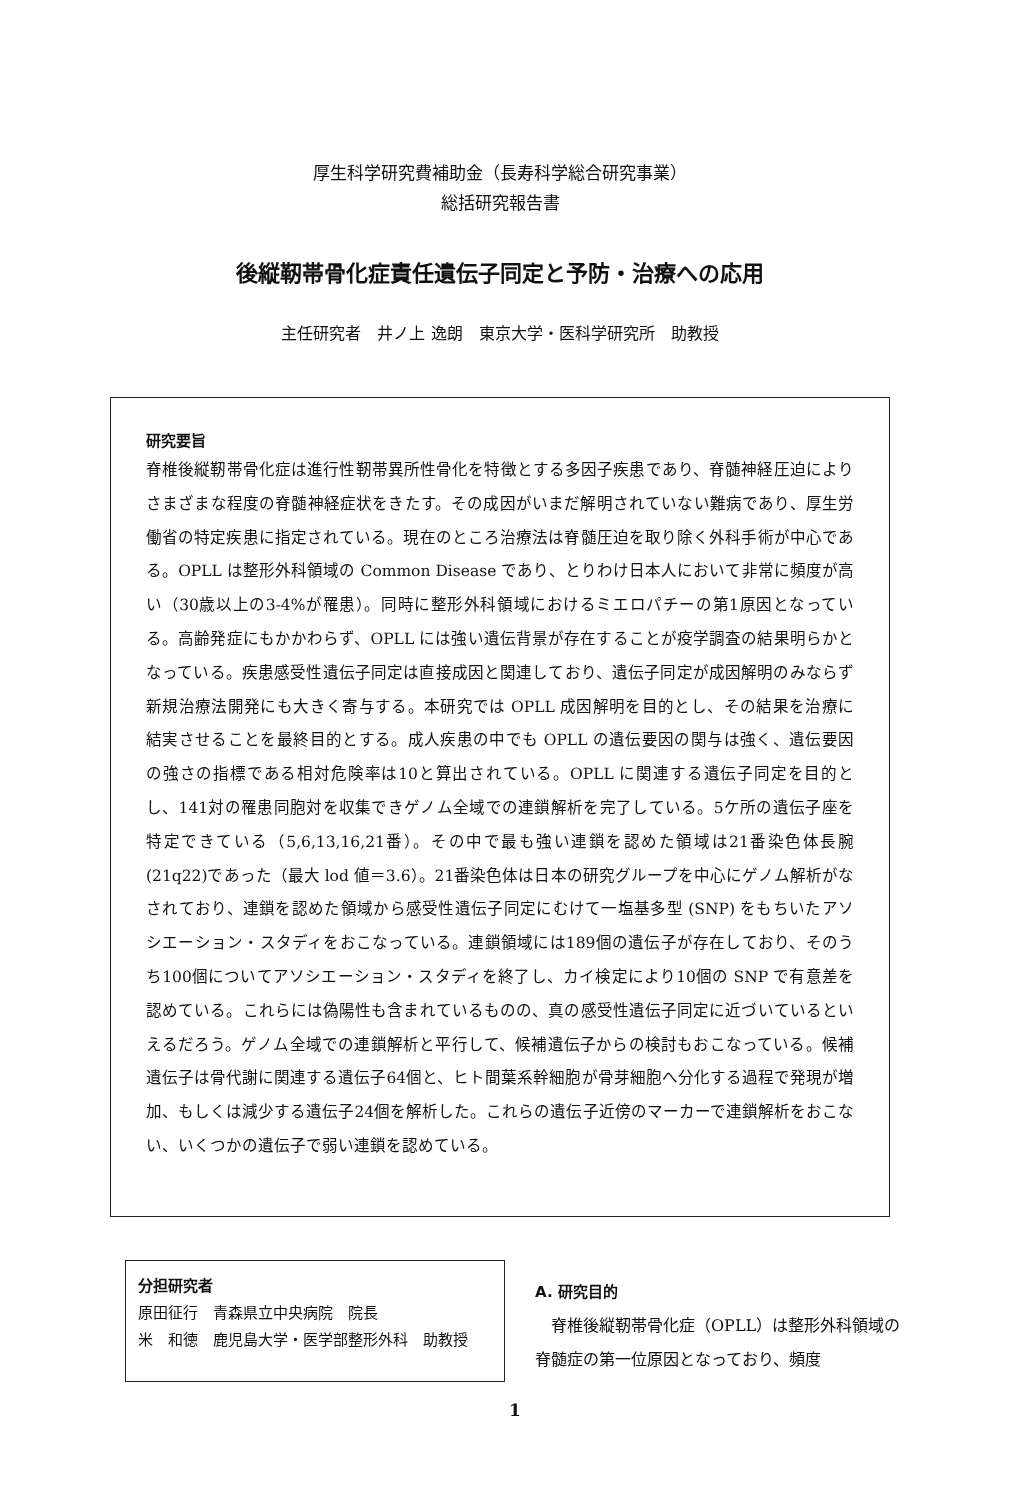厚生科学研究費補助金（長寿科学総合研究事業）
総括研究報告書
後縦靭帯骨化症責任遺伝子同定と予防・治療への応用
主任研究者　井ノ上 逸朗　東京大学・医科学研究所　助教授
研究要旨
脊椎後縦靭帯骨化症は進行性靭帯異所性骨化を特徴とする多因子疾患であり、脊髄神経圧迫によりさまざまな程度の脊髄神経症状をきたす。その成因がいまだ解明されていない難病であり、厚生労働省の特定疾患に指定されている。現在のところ治療法は脊髄圧迫を取り除く外科手術が中心である。OPLL は整形外科領域の Common Disease であり、とりわけ日本人において非常に頻度が高い（30歳以上の3-4%が罹患）。同時に整形外科領域におけるミエロパチーの第1原因となっている。高齢発症にもかかわらず、OPLL には強い遺伝背景が存在することが疫学調査の結果明らかとなっている。疾患感受性遺伝子同定は直接成因と関連しており、遺伝子同定が成因解明のみならず新規治療法開発にも大きく寄与する。本研究では OPLL 成因解明を目的とし、その結果を治療に結実させることを最終目的とする。成人疾患の中でも OPLL の遺伝要因の関与は強く、遺伝要因の強さの指標である相対危険率は10と算出されている。OPLL に関連する遺伝子同定を目的とし、141対の罹患同胞対を収集できゲノム全域での連鎖解析を完了している。5ケ所の遺伝子座を特定できている（5,6,13,16,21番）。その中で最も強い連鎖を認めた領域は21番染色体長腕(21q22)であった（最大 lod 値＝3.6）。21番染色体は日本の研究グループを中心にゲノム解析がなされており、連鎖を認めた領域から感受性遺伝子同定にむけて一塩基多型 (SNP) をもちいたアソシエーション・スタディをおこなっている。連鎖領域には189個の遺伝子が存在しており、そのうち100個についてアソシエーション・スタディを終了し、カイ検定により10個の SNP で有意差を認めている。これらには偽陽性も含まれているものの、真の感受性遺伝子同定に近づいているといえるだろう。ゲノム全域での連鎖解析と平行して、候補遺伝子からの検討もおこなっている。候補遺伝子は骨代謝に関連する遺伝子64個と、ヒト間葉系幹細胞が骨芽細胞へ分化する過程で発現が増加、もしくは減少する遺伝子24個を解析した。これらの遺伝子近傍のマーカーで連鎖解析をおこない、いくつかの遺伝子で弱い連鎖を認めている。
分担研究者
原田征行　青森県立中央病院　院長
米　和徳　鹿児島大学・医学部整形外科　助教授
A. 研究目的
　脊椎後縦靭帯骨化症（OPLL）は整形外科領域の脊髄症の第一位原因となっており、頻度
1